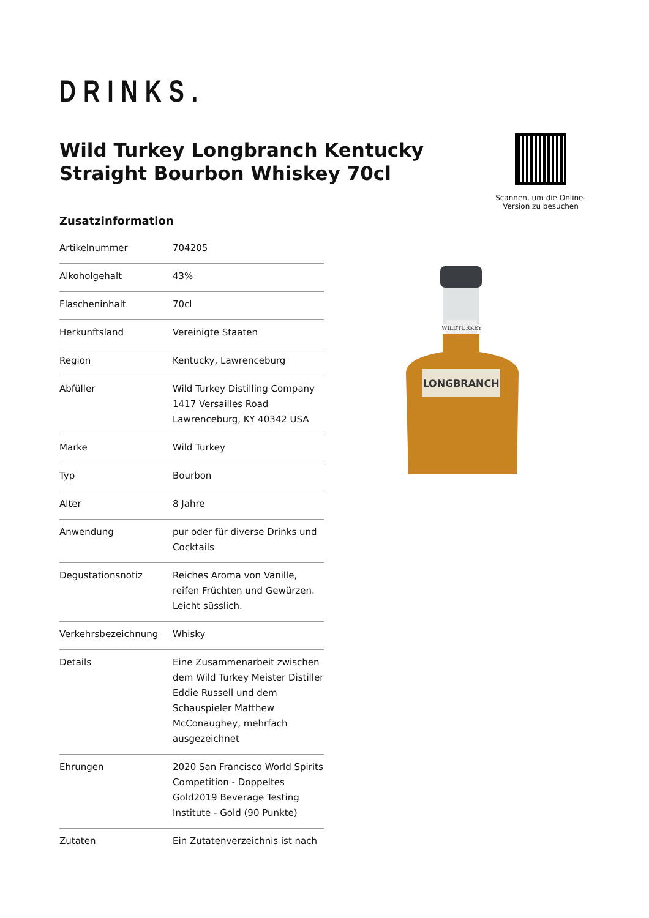DRINKS.
Wild Turkey Longbranch Kentucky Straight Bourbon Whiskey 70cl
Scannen, um die Online-Version zu besuchen
Zusatzinformation
| Artikelnummer | 704205 |
| Alkoholgehalt | 43% |
| Flascheninhalt | 70cl |
| Herkunftsland | Vereinigte Staaten |
| Region | Kentucky, Lawrenceburg |
| Abfüller | Wild Turkey Distilling Company 1417 Versailles Road Lawrenceburg, KY 40342 USA |
| Marke | Wild Turkey |
| Typ | Bourbon |
| Alter | 8 Jahre |
| Anwendung | pur oder für diverse Drinks und Cocktails |
| Degustationsnotiz | Reiches Aroma von Vanille, reifen Früchten und Gewürzen. Leicht süsslich. |
| Verkehrsbezeichnung | Whisky |
| Details | Eine Zusammenarbeit zwischen dem Wild Turkey Meister Distiller Eddie Russell und dem Schauspieler Matthew McConaughey, mehrfach ausgezeichnet |
| Ehrungen | 2020 San Francisco World Spirits Competition - Doppeltes Gold2019 Beverage Testing Institute - Gold (90 Punkte) |
| Zutaten | Ein Zutatenverzeichnis ist nach |
LONGBRANCH
WILDTURKEY